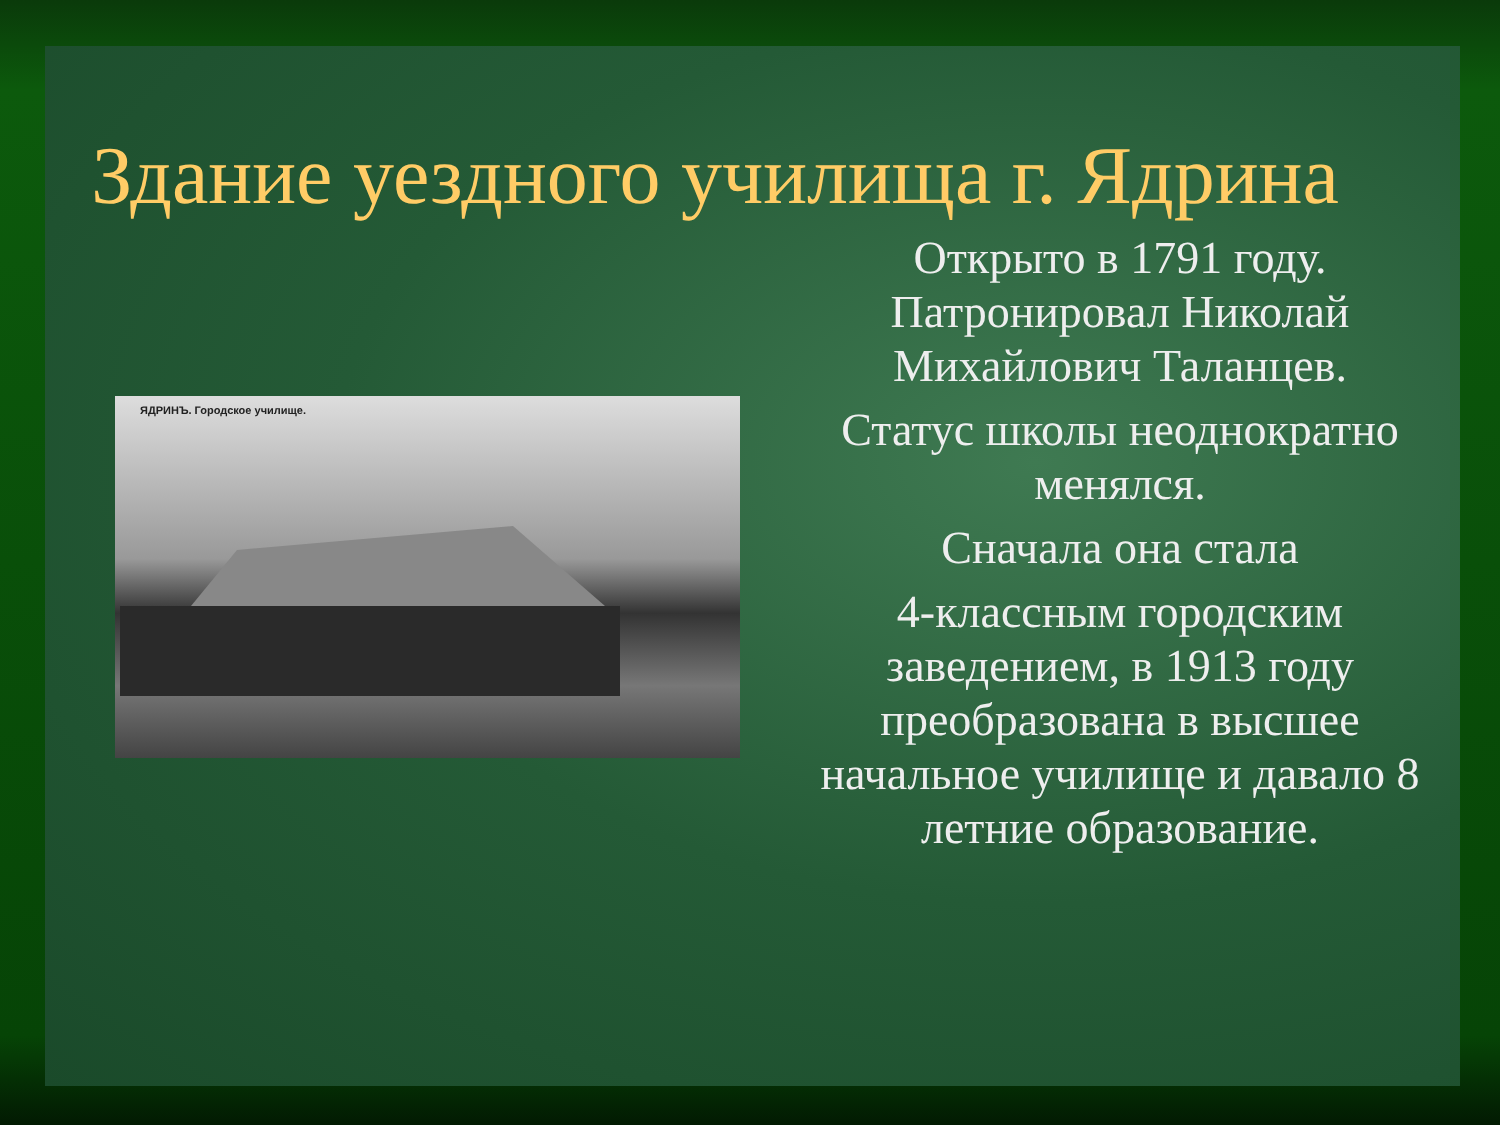Здание уездного училища г. Ядрина
ЯДРИНЪ. Городское училище.
Открыто в 1791 году. Патронировал Николай Михайлович Таланцев.
Статус школы неоднократно менялся.
Сначала она стала
4-классным городским заведением, в 1913 году преобразована в высшее начальное училище и давало 8 летние образование.